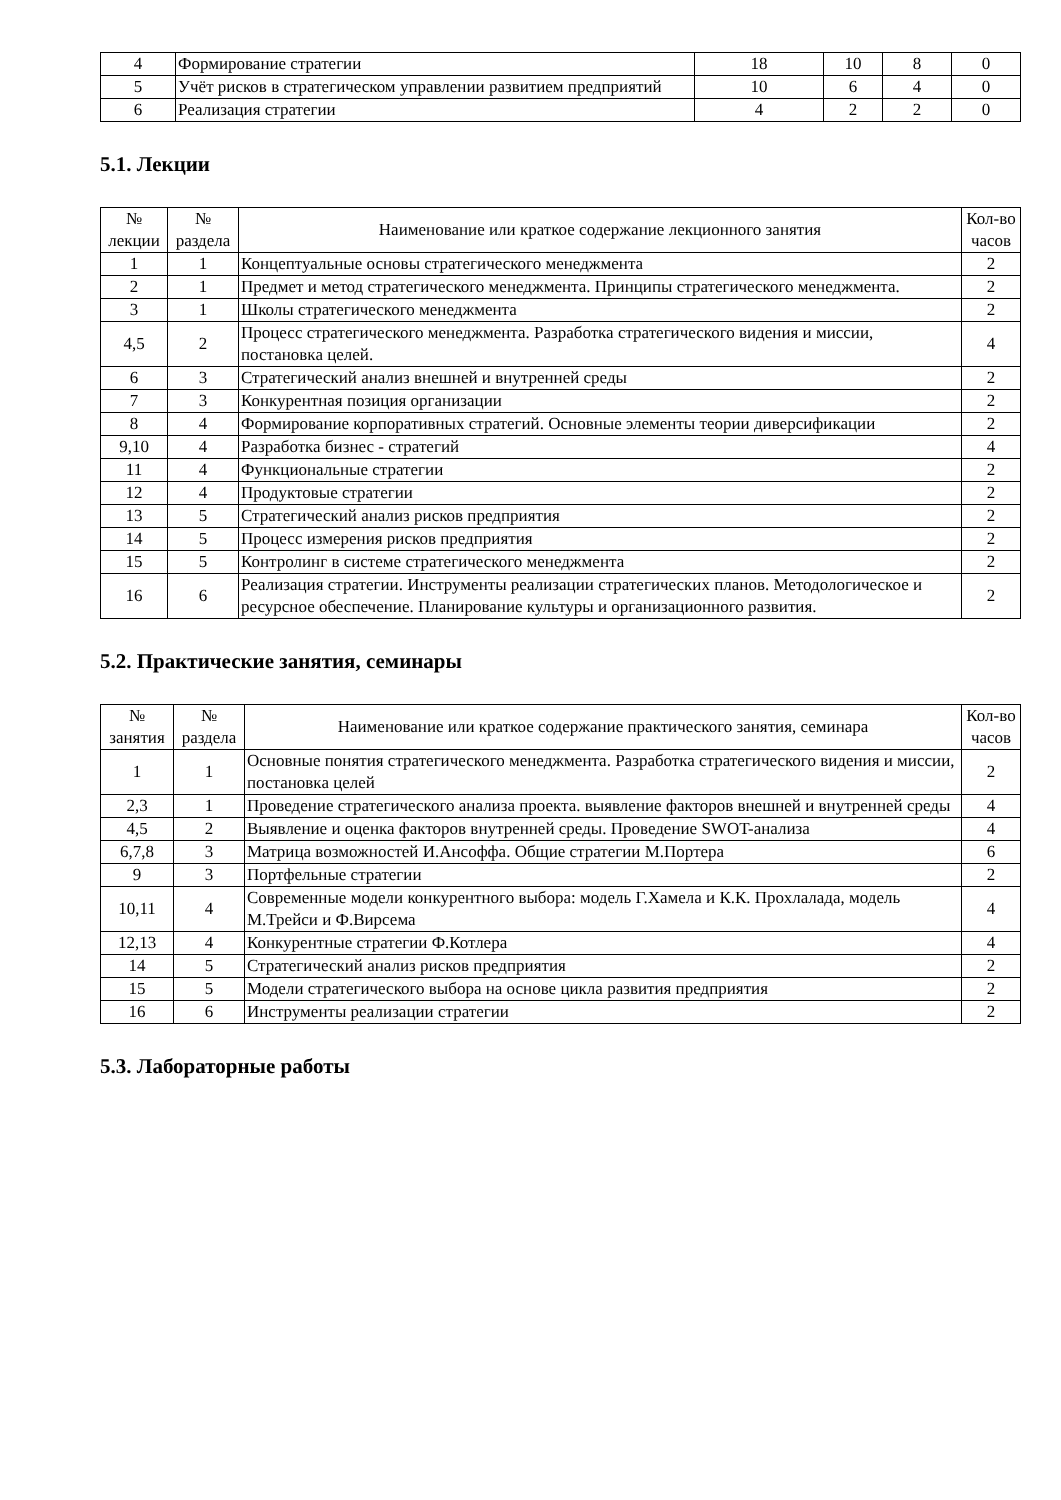| 4 | Формирование стратегии | 18 | 10 | 8 | 0 |
| 5 | Учёт рисков в стратегическом управлении развитием предприятий | 10 | 6 | 4 | 0 |
| 6 | Реализация стратегии | 4 | 2 | 2 | 0 |
5.1. Лекции
| № лекции | № раздела | Наименование или краткое содержание лекционного занятия | Кол-во часов |
| --- | --- | --- | --- |
| 1 | 1 | Концептуальные основы стратегического менеджмента | 2 |
| 2 | 1 | Предмет и метод стратегического менеджмента. Принципы стратегического менеджмента. | 2 |
| 3 | 1 | Школы стратегического менеджмента | 2 |
| 4,5 | 2 | Процесс стратегического менеджмента. Разработка стратегического видения и миссии, постановка целей. | 4 |
| 6 | 3 | Стратегический анализ внешней и внутренней среды | 2 |
| 7 | 3 | Конкурентная позиция организации | 2 |
| 8 | 4 | Формирование корпоративных стратегий. Основные элементы теории диверсификации | 2 |
| 9,10 | 4 | Разработка бизнес - стратегий | 4 |
| 11 | 4 | Функциональные стратегии | 2 |
| 12 | 4 | Продуктовые стратегии | 2 |
| 13 | 5 | Стратегический анализ рисков предприятия | 2 |
| 14 | 5 | Процесс измерения рисков предприятия | 2 |
| 15 | 5 | Контролинг в системе стратегического менеджмента | 2 |
| 16 | 6 | Реализация стратегии. Инструменты реализации стратегических планов. Методологическое и ресурсное обеспечение. Планирование культуры и организационного развития. | 2 |
5.2. Практические занятия, семинары
| № занятия | № раздела | Наименование или краткое содержание практического занятия, семинара | Кол-во часов |
| --- | --- | --- | --- |
| 1 | 1 | Основные понятия стратегического менеджмента. Разработка стратегического видения и миссии, постановка целей | 2 |
| 2,3 | 1 | Проведение стратегического анализа проекта. выявление факторов внешней и внутренней среды | 4 |
| 4,5 | 2 | Выявление и оценка факторов внутренней среды. Проведение SWOT-анализа | 4 |
| 6,7,8 | 3 | Матрица возможностей И.Ансоффа. Общие стратегии М.Портера | 6 |
| 9 | 3 | Портфельные стратегии | 2 |
| 10,11 | 4 | Современные модели конкурентного выбора: модель Г.Хамела и К.К. Прохлалада, модель М.Трейси и Ф.Вирсема | 4 |
| 12,13 | 4 | Конкурентные стратегии Ф.Котлера | 4 |
| 14 | 5 | Стратегический анализ рисков предприятия | 2 |
| 15 | 5 | Модели стратегического выбора на основе цикла развития предприятия | 2 |
| 16 | 6 | Инструменты реализации стратегии | 2 |
5.3. Лабораторные работы